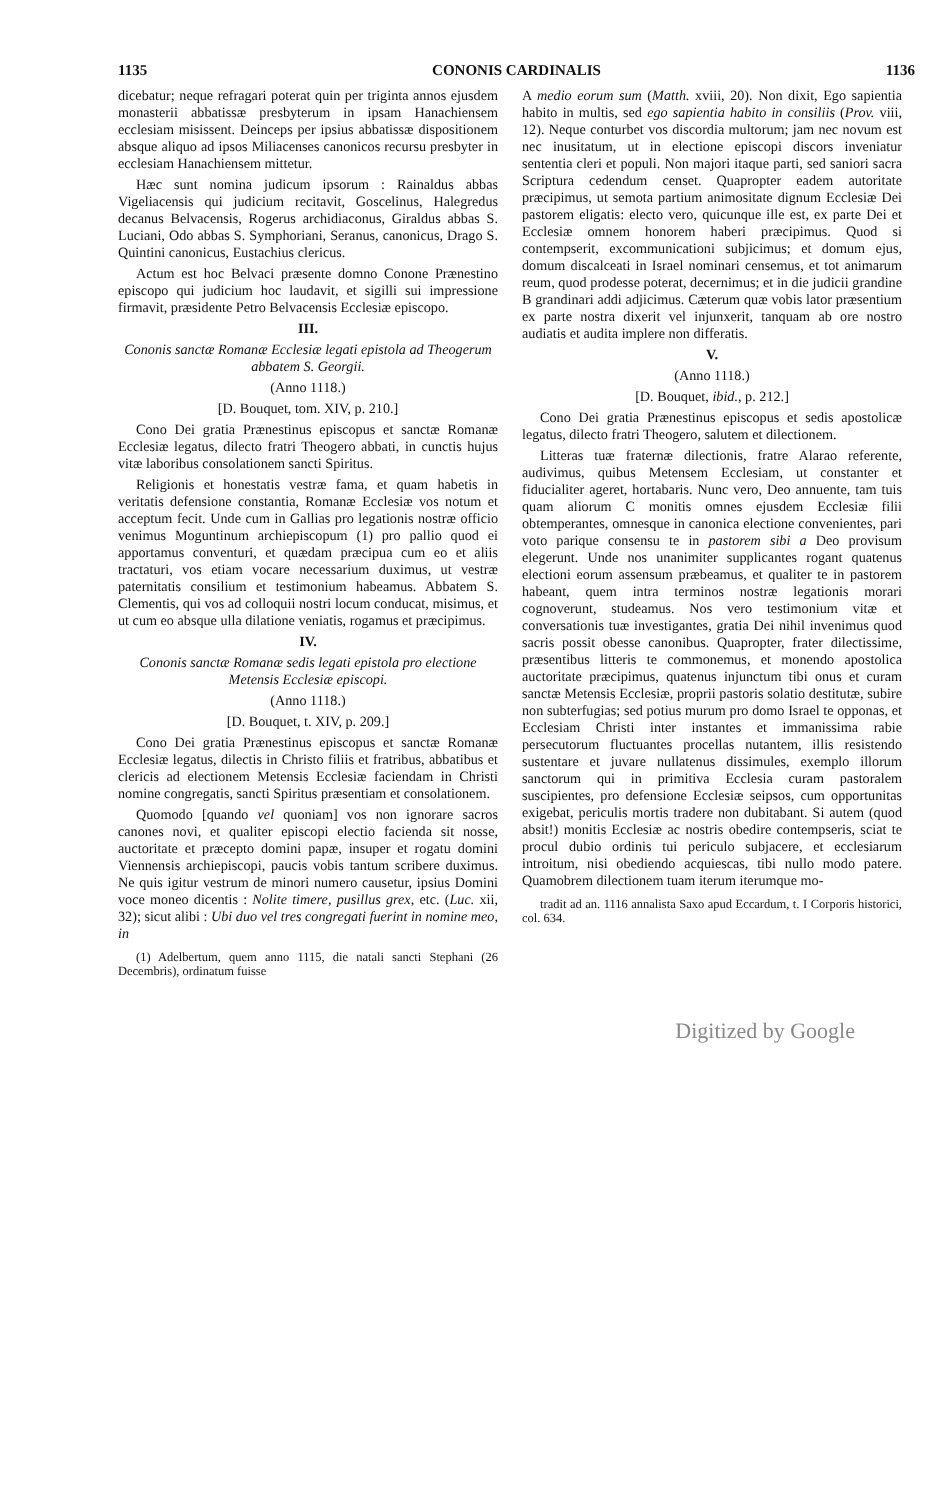1135 CONONIS CARDINALIS 1136
dicebatur; neque refragari poterat quin per triginta annos ejusdem monasterii abbatissæ presbyterum in ipsam Hanachiensem ecclesiam misissent. Deinceps per ipsius abbatissæ dispositionem absque aliquo ad ipsos Miliacenses canonicos recursu presbyter in ecclesiam Hanachiensem mittetur.
Hæc sunt nomina judicum ipsorum : Rainaldus abbas Vigeliacensis qui judicium recitavit, Goscelinus, Halegredus decanus Belvacensis, Rogerus archidiaconus, Giraldus abbas S. Luciani, Odo abbas S. Symphoriani, Seranus, canonicus, Drago S. Quintini canonicus, Eustachius clericus.
Actum est hoc Belvaci præsente domno Conone Prænestino episcopo qui judicium hoc laudavit, et sigilli sui impressione firmavit, præsidente Petro Belvacensis Ecclesiæ episcopo.
III.
Cononis sanctæ Romanæ Ecclesiæ legati epistola ad Theogerum abbatem S. Georgii.
(Anno 1118.)
[D. Bouquet, tom. XIV, p. 210.]
Cono Dei gratia Prænestinus episcopus et sanctæ Romanæ Ecclesiæ legatus, dilecto fratri Theogero abbati, in cunctis hujus vitæ laboribus consolationem sancti Spiritus.
Religionis et honestatis vestræ fama, et quam habetis in veritatis defensione constantia, Romanæ Ecclesiæ vos notum et acceptum fecit. Unde cum in Gallias pro legationis nostræ officio venimus Moguntinum archiepiscopum (1) pro pallio quod ei apportamus conventuri, et quædam præcipua cum eo et aliis tractaturi, vos etiam vocare necessarium duximus, ut vestræ paternitatis consilium et testimonium habeamus. Abbatem S. Clementis, qui vos ad colloquii nostri locum conducat, misimus, et ut cum eo absque ulla dilatione veniatis, rogamus et præcipimus.
IV.
Cononis sanctæ Romanæ sedis legati epistola pro electione Metensis Ecclesiæ episcopi.
(Anno 1118.)
[D. Bouquet, t. XIV, p. 209.]
Cono Dei gratia Prænestinus episcopus et sanctæ Romanæ Ecclesiæ legatus, dilectis in Christo filiis et fratribus, abbatibus et clericis ad electionem Metensis Ecclesiæ faciendam in Christi nomine congregatis, sancti Spiritus præsentiam et consolationem.
Quomodo [quando vel quoniam] vos non ignorare sacros canones novi, et qualiter episcopi electio facienda sit nosse, auctoritate et præcepto domini papæ, insuper et rogatu domini Viennensis archiepiscopi, paucis vobis tantum scribere duximus. Ne quis igitur vestrum de minori numero causetur, ipsius Domini voce moneo dicentis : Nolite timere, pusillus grex, etc. (Luc. xii, 32); sicut alibi : Ubi duo vel tres congregati fuerint in nomine meo, in
(1) Adelbertum, quem anno 1115, die natali sancti Stephani (26 Decembris), ordinatum fuisse
A medio eorum sum (Matth. xviii, 20). Non dixit, Ego sapientia habito in multis, sed ego sapientia habito in consiliis (Prov. viii, 12). Neque conturbet vos discordia multorum; jam nec novum est nec inusitatum, ut in electione episcopi discors inveniatur sententia cleri et populi. Non majori itaque parti, sed saniori sacra Scriptura cedendum censet. Quapropter eadem autoritate præcipimus, ut semota partium animositate dignum Ecclesiæ Dei pastorem eligatis: electo vero, quicunque ille est, ex parte Dei et Ecclesiæ omnem honorem haberi præcipimus. Quod si contempserit, excommunicationi subjicimus; et domum ejus, domum discalceati in Israel nominari censemus, et tot animarum reum, quod prodesse poterat, decernimus; et in die judicii grandine B grandinari addi adjicimus. Cæterum quæ vobis lator præsentium ex parte nostra dixerit vel injunxerit, tanquam ab ore nostro audiatis et audita implere non differatis.
V.
(Anno 1118.)
[D. Bouquet, ibid., p. 212.]
Cono Dei gratia Prænestinus episcopus et sedis apostolicæ legatus, dilecto fratri Theogero, salutem et dilectionem.
Litteras tuæ fraternæ dilectionis, fratre Alarao referente, audivimus, quibus Metensem Ecclesiam, ut constanter et fiducialiter ageret, hortabaris. Nunc vero, Deo annuente, tam tuis quam aliorum C monitis omnes ejusdem Ecclesiæ filii obtemperantes, omnesque in canonica electione convenientes, pari voto parique consensu te in pastorem sibi a Deo provisum elegerunt. Unde nos unanimiter supplicantes rogant quatenus electioni eorum assensum præbeamus, et qualiter te in pastorem habeant, quem intra terminos nostræ legationis morari cognoverunt, studeamus. Nos vero testimonium vitæ et conversationis tuæ investigantes, gratia Dei nihil invenimus quod sacris possit obesse canonibus. Quapropter, frater dilectissime, præsentibus litteris te commonemus, et monendo apostolica auctoritate præcipimus, quatenus injunctum tibi onus et curam sanctæ Metensis Ecclesiæ, proprii pastoris solatio destitutæ, subire non subterfugias; sed potius murum pro domo Israel te opponas, et Ecclesiam Christi inter instantes et immanissima rabie persecutorum fluctuantes procellas nutantem, illis resistendo sustentare et juvare nullatenus dissimules, exemplo illorum sanctorum qui in primitiva Ecclesia curam pastoralem suscipientes, pro defensione Ecclesiæ seipsos, cum opportunitas exigebat, periculis mortis tradere non dubitabant. Si autem (quod absit!) monitis Ecclesiæ ac nostris obedire contempseris, sciat te procul dubio ordinis tui periculo subjacere, et ecclesiarum introitum, nisi obediendo acquiescas, tibi nullo modo patere. Quamobrem dilectionem tuam iterum iterumque mo-
tradit ad an. 1116 annalista Saxo apud Eccardum, t. I Corporis historici, col. 634.
Digitized by Google